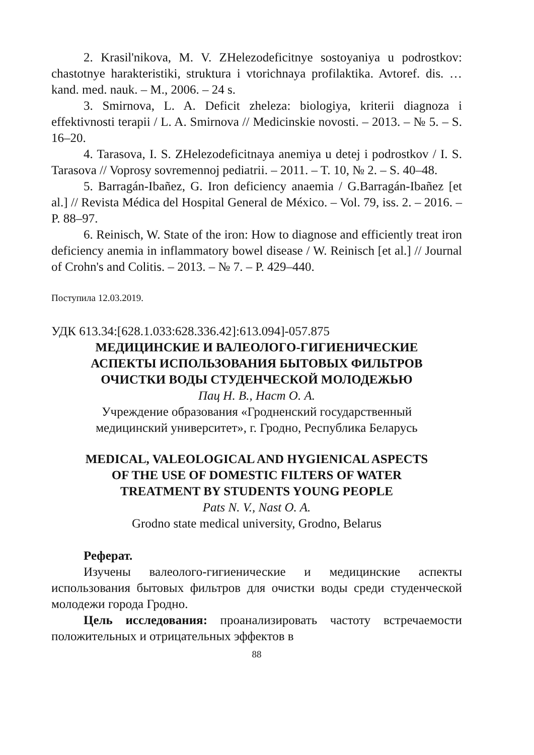2. Krasil'nikova, M. V. ZHelezodeficitnye sostoyaniya u podrostkov: chastotnye harakteristiki, struktura i vtorichnaya profilaktika. Avtoref. dis. … kand. med. nauk. – M., 2006. – 24 s.
3. Smirnova, L. A. Deficit zheleza: biologiya, kriterii diagnoza i effektivnosti terapii / L. A. Smirnova // Medicinskie novosti. – 2013. – № 5. – S. 16–20.
4. Tarasova, I. S. ZHelezodeficitnaya anemiya u detej i podrostkov / I. S. Tarasova // Voprosy sovremennoj pediatrii. – 2011. – T. 10, № 2. – S. 40–48.
5. Barragán-Ibañez, G. Iron deficiency anaemia / G.Barragán-Ibañez [et al.] // Revista Médica del Hospital General de México. – Vol. 79, iss. 2. – 2016. – P. 88–97.
6. Reinisch, W. State of the iron: How to diagnose and efficiently treat iron deficiency anemia in inflammatory bowel disease / W. Reinisch [et al.] // Journal of Crohn's and Colitis. – 2013. – № 7. – P. 429–440.
Поступила 12.03.2019.
УДК 613.34:[628.1.033:628.336.42]:613.094]-057.875
МЕДИЦИНСКИЕ И ВАЛЕОЛОГО-ГИГИЕНИЧЕСКИЕ
АСПЕКТЫ ИСПОЛЬЗОВАНИЯ БЫТОВЫХ ФИЛЬТРОВ
ОЧИСТКИ ВОДЫ СТУДЕНЧЕСКОЙ МОЛОДЕЖЬЮ
Пац Н. В., Наст О. А.
Учреждение образования «Гродненский государственный
медицинский университет», г. Гродно, Республика Беларусь
MEDICAL, VALEOLOGICAL AND HYGIENICAL ASPECTS
OF THE USE OF DOMESTIC FILTERS OF WATER
TREATMENT BY STUDENTS YOUNG PEOPLE
Pats N. V., Nast O. A.
Grodno state medical university, Grodno, Belarus
Реферат.
Изучены валеолого-гигиенические и медицинские аспекты использования бытовых фильтров для очистки воды среди студенческой молодежи города Гродно.
Цель исследования: проанализировать частоту встречаемости положительных и отрицательных эффектов в
88